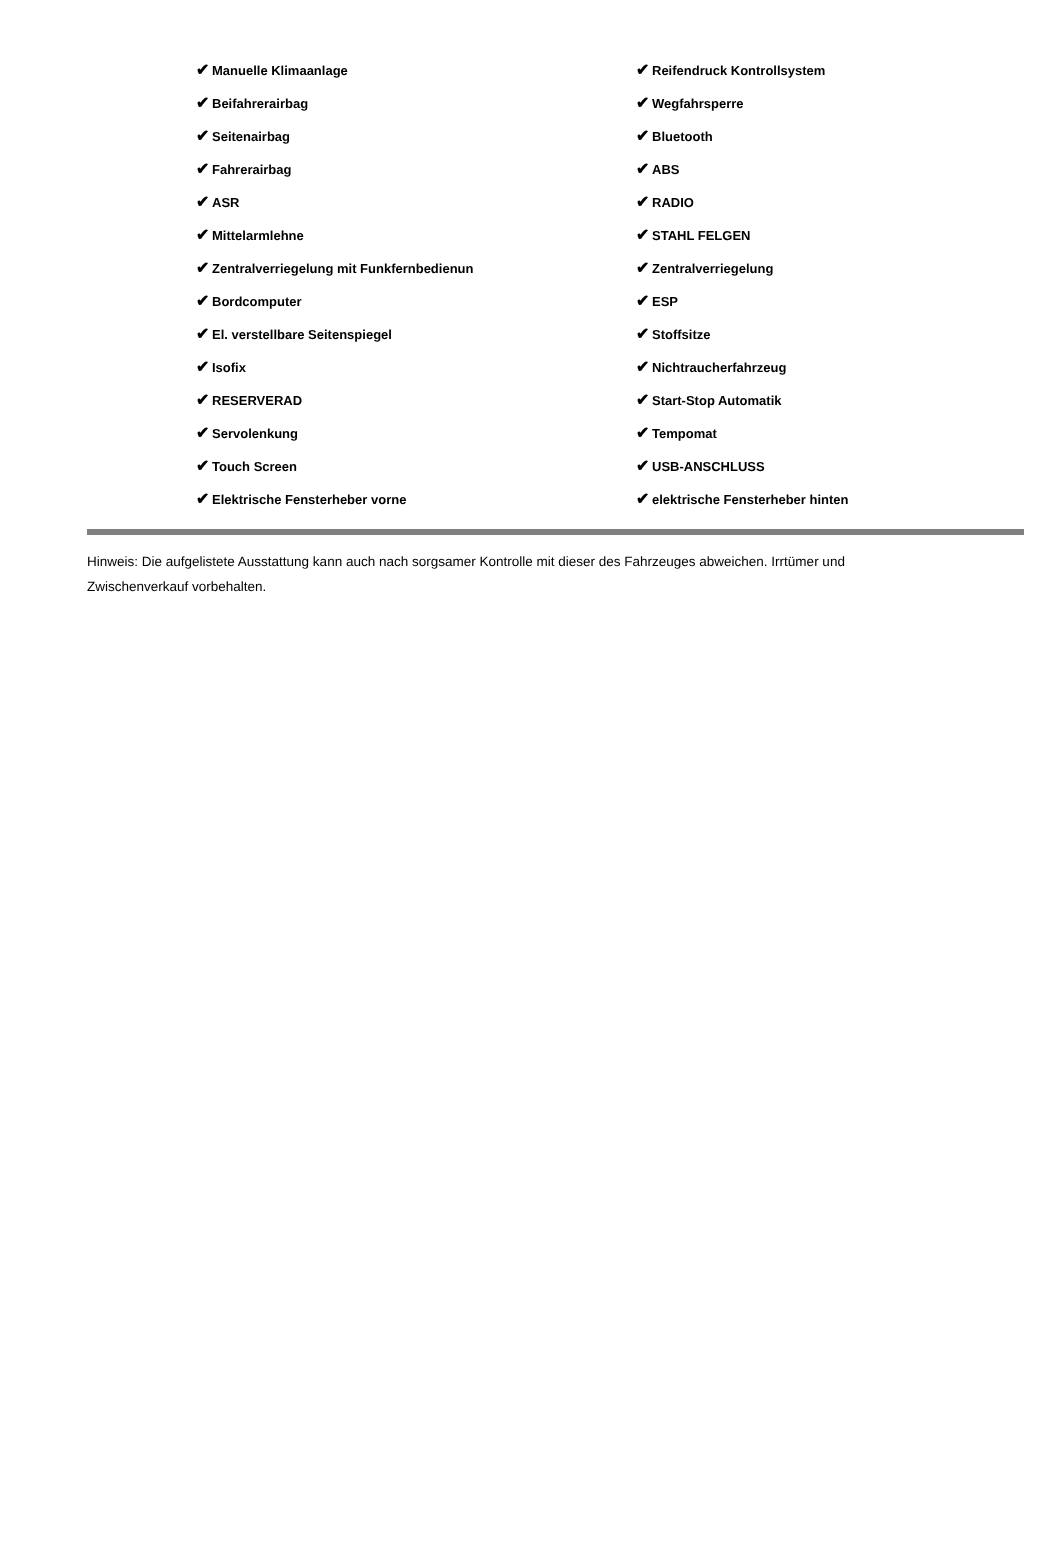| ✔ Manuelle Klimaanlage | ✔ Reifendruck Kontrollsystem |
| ✔ Beifahrerairbag | ✔ Wegfahrsperre |
| ✔ Seitenairbag | ✔ Bluetooth |
| ✔ Fahrerairbag | ✔ ABS |
| ✔ ASR | ✔ RADIO |
| ✔ Mittelarmlehne | ✔ STAHL FELGEN |
| ✔ Zentralverriegelung mit Funkfernbedienun | ✔ Zentralverriegelung |
| ✔ Bordcomputer | ✔ ESP |
| ✔ El. verstellbare Seitenspiegel | ✔ Stoffsitze |
| ✔ Isofix | ✔ Nichtraucherfahrzeug |
| ✔ RESERVERAD | ✔ Start-Stop Automatik |
| ✔ Servolenkung | ✔ Tempomat |
| ✔ Touch Screen | ✔ USB-ANSCHLUSS |
| ✔ Elektrische Fensterheber vorne | ✔ elektrische Fensterheber hinten |
Hinweis: Die aufgelistete Ausstattung kann auch nach sorgsamer Kontrolle mit dieser des Fahrzeuges abweichen. Irrtümer und Zwischenverkauf vorbehalten.